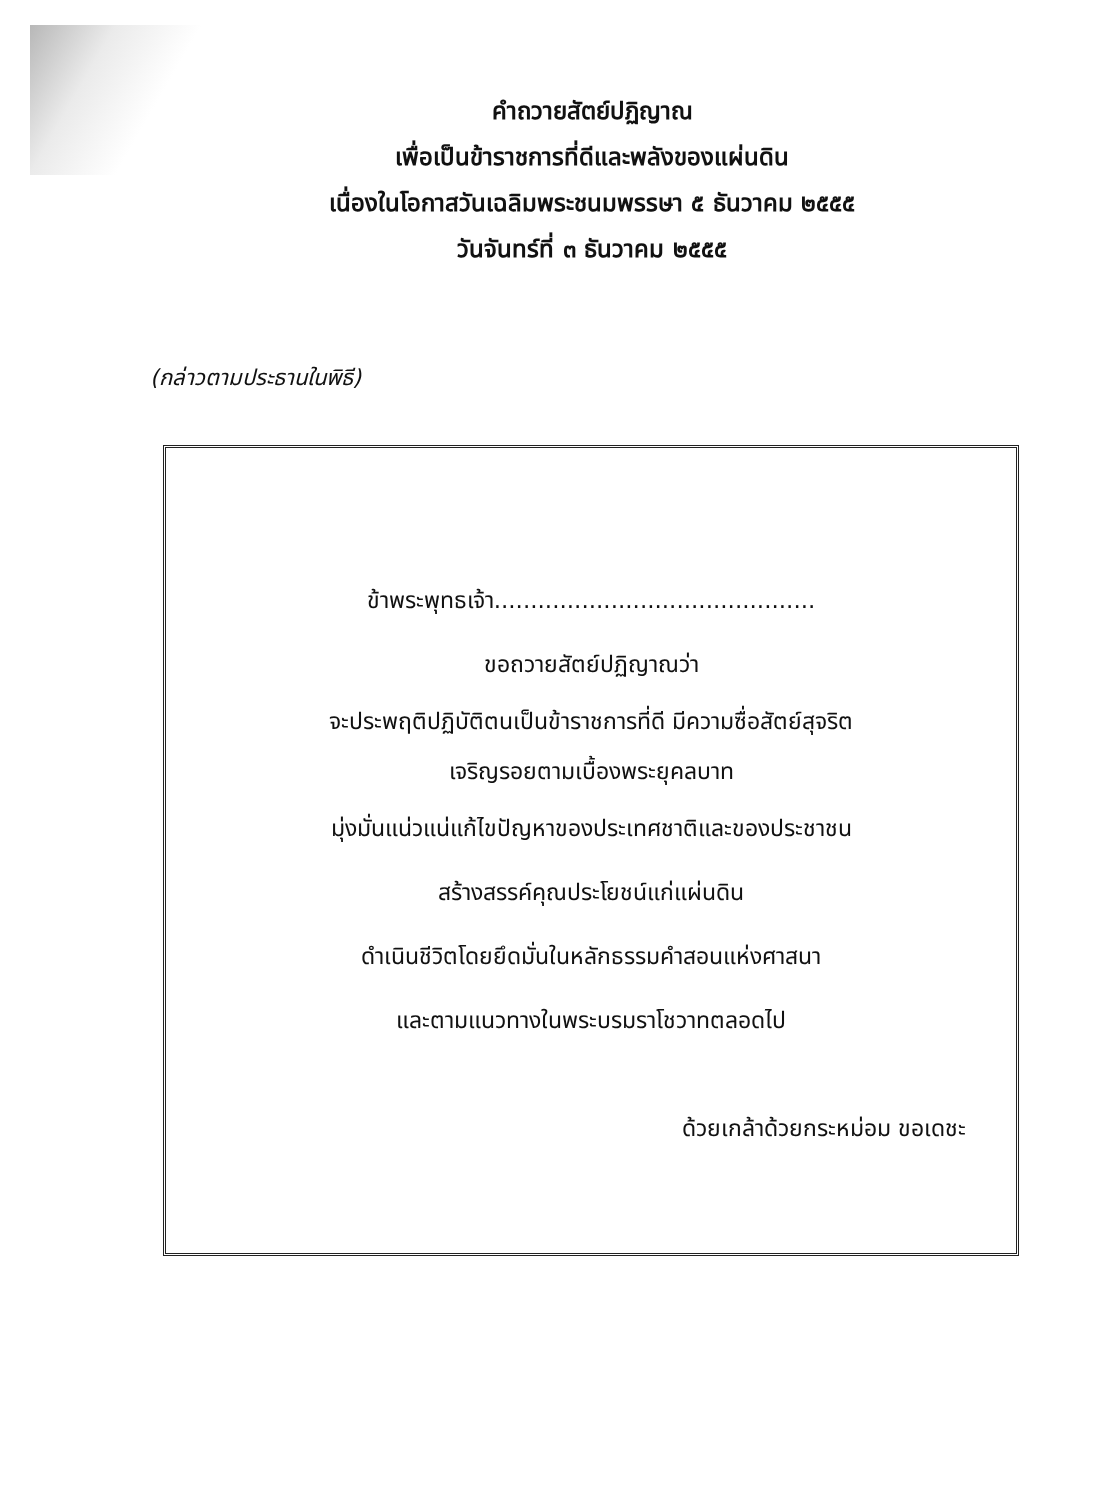คำถวายสัตย์ปฏิญาณ
เพื่อเป็นข้าราชการที่ดีและพลังของแผ่นดิน
เนื่องในโอกาสวันเฉลิมพระชนมพรรษา ๕ ธันวาคม ๒๕๕๕
วันจันทร์ที่ ๓ ธันวาคม ๒๕๕๕
(กล่าวตามประธานในพิธี)
ข้าพระพุทธเจ้า............................................
ขอถวายสัตย์ปฏิญาณว่า
จะประพฤติปฏิบัติตนเป็นข้าราชการที่ดี มีความซื่อสัตย์สุจริต
เจริญรอยตามเบื้องพระยุคลบาท
มุ่งมั่นแน่วแน่แก้ไขปัญหาของประเทศชาติและของประชาชน
สร้างสรรค์คุณประโยชน์แก่แผ่นดิน
ดำเนินชีวิตโดยยึดมั่นในหลักธรรมคำสอนแห่งศาสนา
และตามแนวทางในพระบรมราโชวาทตลอดไป
ด้วยเกล้าด้วยกระหม่อม ขอเดชะ